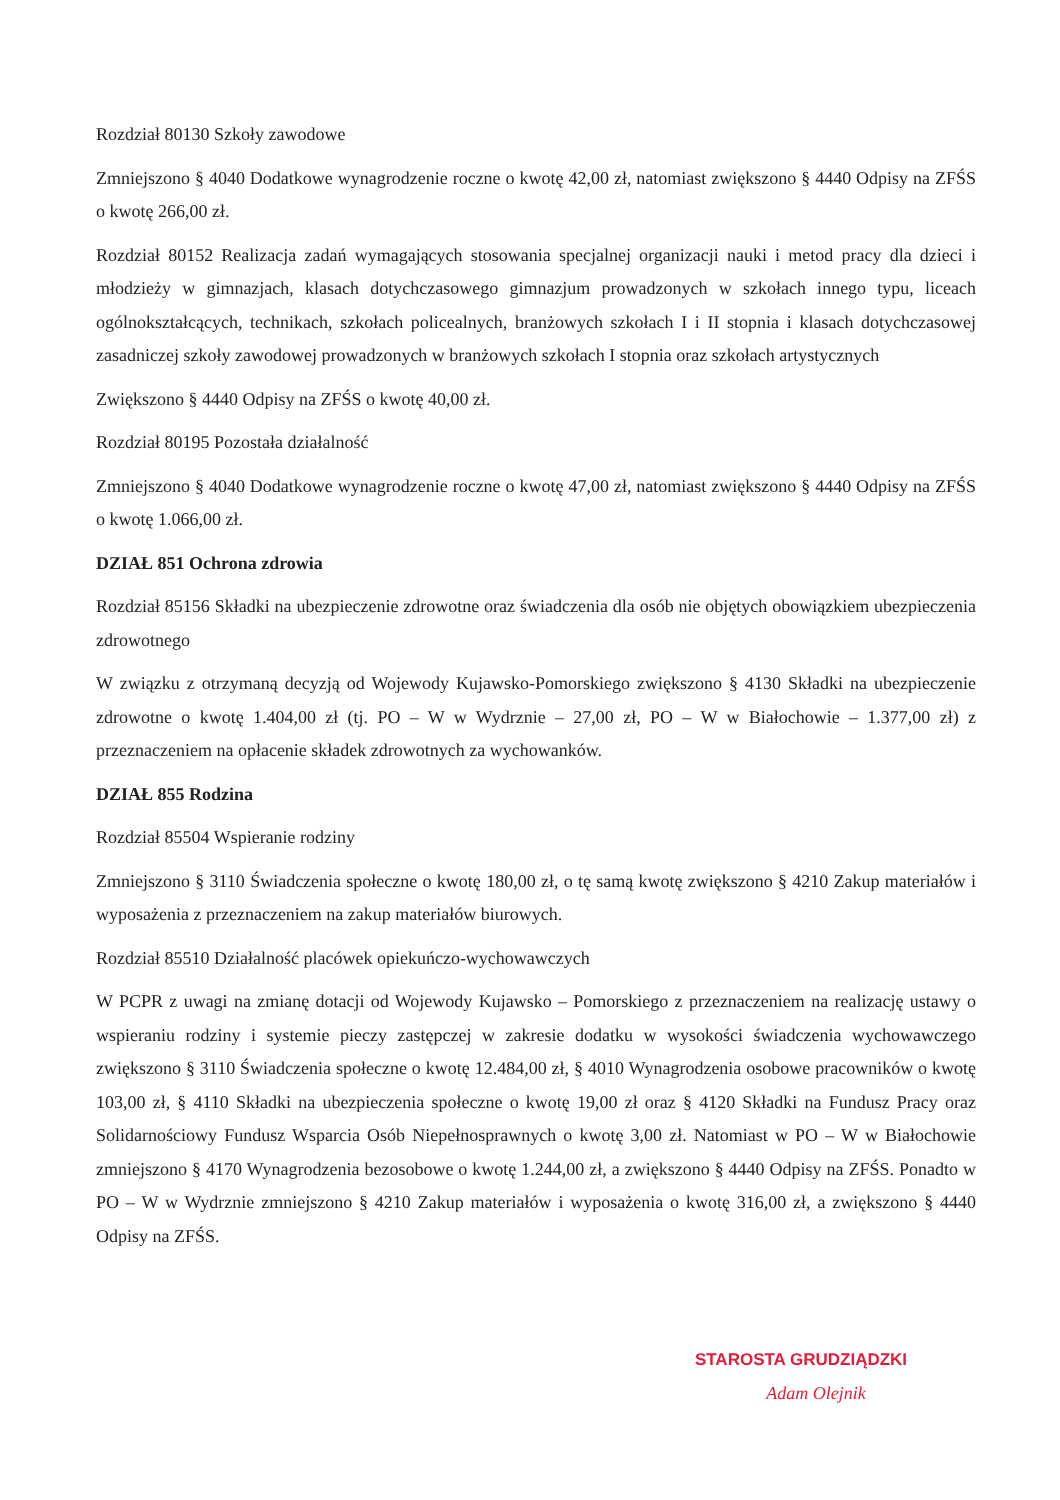Rozdział 80130 Szkoły zawodowe
Zmniejszono § 4040 Dodatkowe wynagrodzenie roczne o kwotę 42,00 zł, natomiast zwiększono § 4440 Odpisy na ZFŚS o kwotę 266,00 zł.
Rozdział 80152 Realizacja zadań wymagających stosowania specjalnej organizacji nauki i metod pracy dla dzieci i młodzieży w gimnazjach, klasach dotychczasowego gimnazjum prowadzonych w szkołach innego typu, liceach ogólnokształcących, technikach, szkołach policealnych, branżowych szkołach I i II stopnia i klasach dotychczasowej zasadniczej szkoły zawodowej prowadzonych w branżowych szkołach I stopnia oraz szkołach artystycznych
Zwiększono § 4440 Odpisy na ZFŚS o kwotę 40,00 zł.
Rozdział 80195 Pozostała działalność
Zmniejszono § 4040 Dodatkowe wynagrodzenie roczne o kwotę 47,00 zł, natomiast zwiększono § 4440 Odpisy na ZFŚS o kwotę 1.066,00 zł.
DZIAŁ 851 Ochrona zdrowia
Rozdział 85156 Składki na ubezpieczenie zdrowotne oraz świadczenia dla osób nie objętych obowiązkiem ubezpieczenia zdrowotnego
W związku z otrzymaną decyzją od Wojewody Kujawsko-Pomorskiego zwiększono § 4130 Składki na ubezpieczenie zdrowotne o kwotę 1.404,00 zł (tj. PO – W w Wydrznie – 27,00 zł, PO – W w Białochowie – 1.377,00 zł) z przeznaczeniem na opłacenie składek zdrowotnych za wychowanków.
DZIAŁ 855 Rodzina
Rozdział 85504 Wspieranie rodziny
Zmniejszono § 3110 Świadczenia społeczne o kwotę 180,00 zł, o tę samą kwotę zwiększono § 4210 Zakup materiałów i wyposażenia z przeznaczeniem na zakup materiałów biurowych.
Rozdział 85510 Działalność placówek opiekuńczo-wychowawczych
W PCPR z uwagi na zmianę dotacji od Wojewody Kujawsko – Pomorskiego z przeznaczeniem na realizację ustawy o wspieraniu rodziny i systemie pieczy zastępczej w zakresie dodatku w wysokości świadczenia wychowawczego zwiększono § 3110 Świadczenia społeczne o kwotę 12.484,00 zł, § 4010 Wynagrodzenia osobowe pracowników o kwotę 103,00 zł, § 4110 Składki na ubezpieczenia społeczne o kwotę 19,00 zł oraz § 4120 Składki na Fundusz Pracy oraz Solidarnościowy Fundusz Wsparcia Osób Niepełnosprawnych o kwotę 3,00 zł. Natomiast w PO – W w Białochowie zmniejszono § 4170 Wynagrodzenia bezosobowe o kwotę 1.244,00 zł, a zwiększono § 4440 Odpisy na ZFŚS. Ponadto w PO – W w Wydrznie zmniejszono § 4210 Zakup materiałów i wyposażenia o kwotę 316,00 zł, a zwiększono § 4440 Odpisy na ZFŚS.
STAROSTA GRUDZIĄDZKI
Adam Olejnik